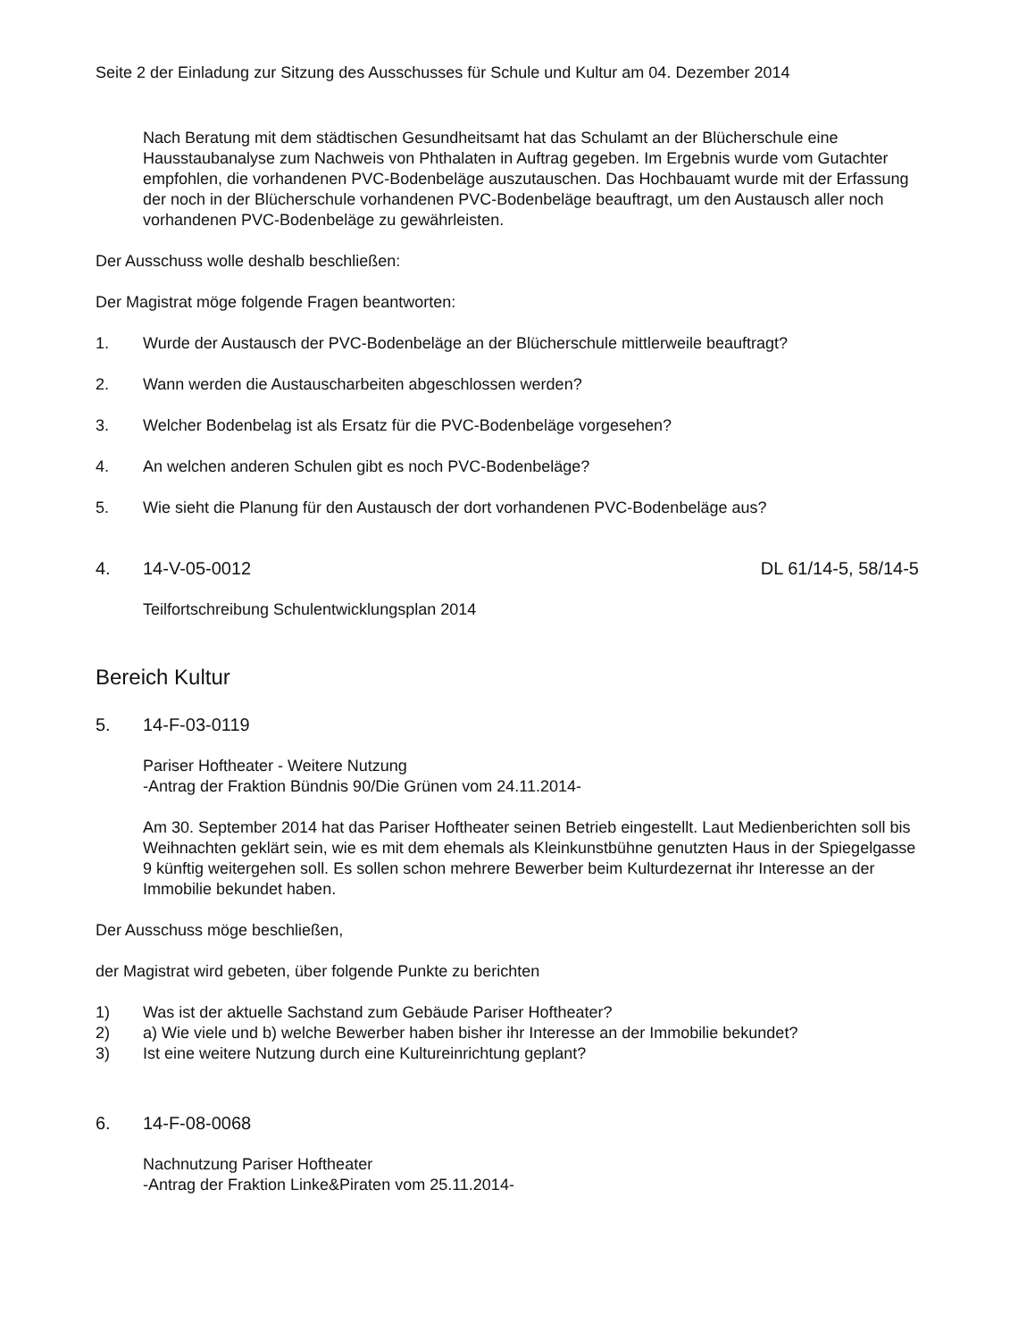Seite 2 der Einladung zur Sitzung des Ausschusses für Schule und Kultur am 04. Dezember 2014
Nach Beratung mit dem städtischen Gesundheitsamt hat das Schulamt an der Blücherschule eine Hausstaubanalyse zum Nachweis von Phthalaten in Auftrag gegeben. Im Ergebnis wurde vom Gutachter empfohlen, die vorhandenen PVC-Bodenbeläge auszutauschen. Das Hochbauamt wurde mit der Erfassung der noch in der Blücherschule vorhandenen PVC-Bodenbeläge beauftragt, um den Austausch aller noch vorhandenen PVC-Bodenbeläge zu gewährleisten.
Der Ausschuss wolle deshalb beschließen:
Der Magistrat möge folgende Fragen beantworten:
1. Wurde der Austausch der PVC-Bodenbeläge an der Blücherschule mittlerweile beauftragt?
2. Wann werden die Austauscharbeiten abgeschlossen werden?
3. Welcher Bodenbelag ist als Ersatz für die PVC-Bodenbeläge vorgesehen?
4. An welchen anderen Schulen gibt es noch PVC-Bodenbeläge?
5. Wie sieht die Planung für den Austausch der dort vorhandenen PVC-Bodenbeläge aus?
4. 14-V-05-0012 DL 61/14-5, 58/14-5
Teilfortschreibung Schulentwicklungsplan 2014
Bereich Kultur
5. 14-F-03-0119
Pariser Hoftheater - Weitere Nutzung
-Antrag der Fraktion Bündnis 90/Die Grünen vom 24.11.2014-
Am 30. September 2014 hat das Pariser Hoftheater seinen Betrieb eingestellt. Laut Medienberichten soll bis Weihnachten geklärt sein, wie es mit dem ehemals als Kleinkunstbühne genutzten Haus in der Spiegelgasse 9 künftig weitergehen soll. Es sollen schon mehrere Bewerber beim Kulturdezernat ihr Interesse an der Immobilie bekundet haben.
Der Ausschuss möge beschließen,
der Magistrat wird gebeten, über folgende Punkte zu berichten
1) Was ist der aktuelle Sachstand zum Gebäude Pariser Hoftheater?
2) a) Wie viele und b) welche Bewerber haben bisher ihr Interesse an der Immobilie bekundet?
3) Ist eine weitere Nutzung durch eine Kultureinrichtung geplant?
6. 14-F-08-0068
Nachnutzung Pariser Hoftheater
-Antrag der Fraktion Linke&Piraten vom 25.11.2014-